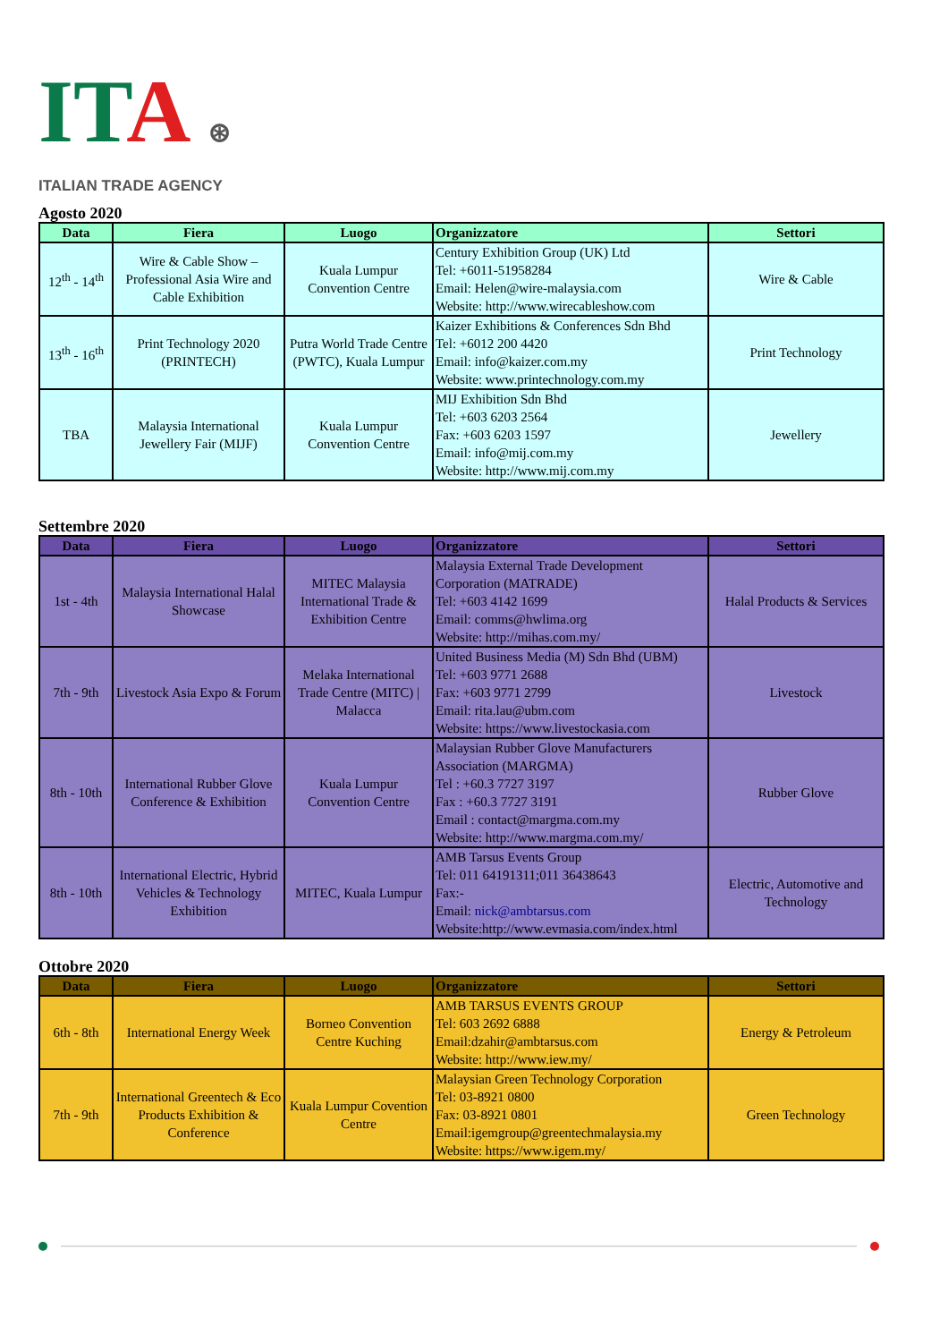ITA ⊛
ITALIAN TRADE AGENCY
Agosto 2020
| Data | Fiera | Luogo | Organizzatore | Settori |
| --- | --- | --- | --- | --- |
| 12<sup>th</sup> - 14<sup>th</sup> | Wire & Cable Show – Professional Asia Wire and Cable Exhibition | Kuala Lumpur Convention Centre | Century Exhibition Group (UK) Ltd Tel: +6011-51958284 Email: Helen@wire-malaysia.com Website: http://www.wirecableshow.com | Wire & Cable |
| 13<sup>th</sup> - 16<sup>th</sup> | Print Technology 2020 (PRINTECH) | Putra World Trade Centre (PWTC), Kuala Lumpur | Kaizer Exhibitions & Conferences Sdn Bhd Tel: +6012 200 4420 Email: info@kaizer.com.my Website: www.printechnology.com.my | Print Technology |
| TBA | Malaysia International Jewellery Fair (MIJF) | Kuala Lumpur Convention Centre | MIJ Exhibition Sdn Bhd Tel: +603 6203 2564 Fax: +603 6203 1597 Email: info@mij.com.my Website: http://www.mij.com.my | Jewellery |
Settembre 2020
| Data | Fiera | Luogo | Organizzatore | Settori |
| --- | --- | --- | --- | --- |
| 1st - 4th | Malaysia International Halal Showcase | MITEC Malaysia International Trade & Exhibition Centre | Malaysia External Trade Development Corporation (MATRADE) Tel: +603 4142 1699 Email: comms@hwlima.org Website: http://mihas.com.my/ | Halal Products & Services |
| 7th - 9th | Livestock Asia Expo & Forum | Melaka International Trade Centre (MITC) / Malacca | United Business Media (M) Sdn Bhd (UBM) Tel: +603 9771 2688 Fax: +603 9771 2799 Email: rita.lau@ubm.com Website: https://www.livestockasia.com | Livestock |
| 8th - 10th | International Rubber Glove Conference & Exhibition | Kuala Lumpur Convention Centre | Malaysian Rubber Glove Manufacturers Association (MARGMA) Tel : +60.3 7727 3197 Fax : +60.3 7727 3191 Email : contact@margma.com.my Website: http://www.margma.com.my/ | Rubber Glove |
| 8th - 10th | International Electric, Hybrid Vehicles & Technology Exhibition | MITEC, Kuala Lumpur | AMB Tarsus Events Group Tel: 011 64191311;011 36438643 Fax:- Email: nick@ambtarsus.com Website:http://www.evmasia.com/index.html | Electric, Automotive and Technology |
Ottobre 2020
| Data | Fiera | Luogo | Organizzatore | Settori |
| --- | --- | --- | --- | --- |
| 6th - 8th | International Energy Week | Borneo Convention Centre Kuching | AMB TARSUS EVENTS GROUP Tel: 603 2692 6888 Email:dzahir@ambtarsus.com Website: http://www.iew.my/ | Energy & Petroleum |
| 7th - 9th | International Greentech & Eco Products Exhibition & Conference | Kuala Lumpur Covention Centre | Malaysian Green Technology Corporation Tel: 03-8921 0800 Fax: 03-8921 0801 Email:igemgroup@greentechmalaysia.my Website: https://www.igem.my/ | Green Technology |